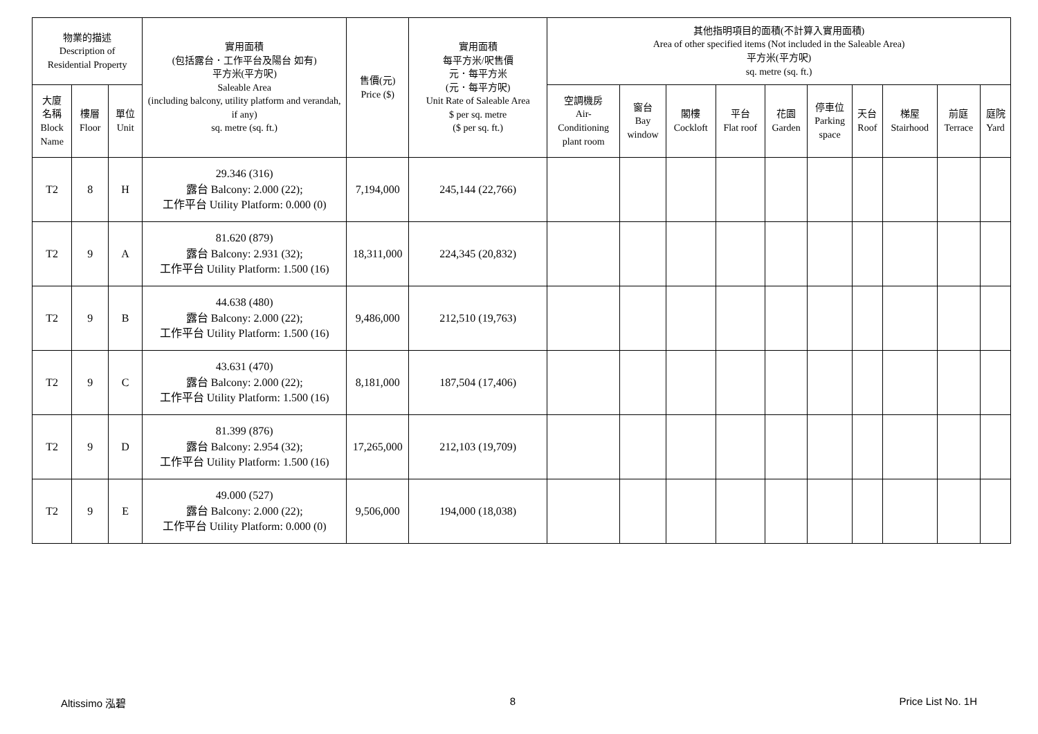| 物業的描述 Description of Residential Property | | | 實用面積 (包括露台．工作平台及陽台 如有) 平方米(平方呎) Saleable Area (including balcony, utility platform and verandah, if any) sq. metre (sq. ft.) | 售價(元) Price ($) | 實用面積 每平方米/呎售價 元．每平方米 (元．每平方呎) Unit Rate of Saleable Area $ per sq. metre ($ per sq. ft.) | 其他指明項目的面積(不計算入實用面積) Area of other specified items (Not included in the Saleable Area) 平方米(平方呎) sq. metre (sq. ft.) | | | | | | | | | |
| --- | --- | --- | --- | --- | --- | --- | --- | --- | --- | --- | --- | --- | --- | --- | --- |
| 大廈 名稱 Block Name | 樓層 Floor | 單位 Unit | | | | 空調機房 Air- Conditioning plant room | 窗台 Bay window | 閣樓 Cockloft | 平台 Flat roof | 花園 Garden | 停車位 Parking space | 天台 Roof | 梯屋 Stairhood | 前庭 Terrace | 庭院 Yard |
| T2 | 8 | H | 29.346 (316) 露台 Balcony: 2.000 (22); 工作平台 Utility Platform: 0.000 (0) | 7,194,000 | 245,144 (22,766) | | | | | | | | | | |
| T2 | 9 | A | 81.620 (879) 露台 Balcony: 2.931 (32); 工作平台 Utility Platform: 1.500 (16) | 18,311,000 | 224,345 (20,832) | | | | | | | | | | |
| T2 | 9 | B | 44.638 (480) 露台 Balcony: 2.000 (22); 工作平台 Utility Platform: 1.500 (16) | 9,486,000 | 212,510 (19,763) | | | | | | | | | | |
| T2 | 9 | C | 43.631 (470) 露台 Balcony: 2.000 (22); 工作平台 Utility Platform: 1.500 (16) | 8,181,000 | 187,504 (17,406) | | | | | | | | | | |
| T2 | 9 | D | 81.399 (876) 露台 Balcony: 2.954 (32); 工作平台 Utility Platform: 1.500 (16) | 17,265,000 | 212,103 (19,709) | | | | | | | | | | |
| T2 | 9 | E | 49.000 (527) 露台 Balcony: 2.000 (22); 工作平台 Utility Platform: 0.000 (0) | 9,506,000 | 194,000 (18,038) | | | | | | | | | | |
Altissimo 泓碧 8 Price List No. 1H